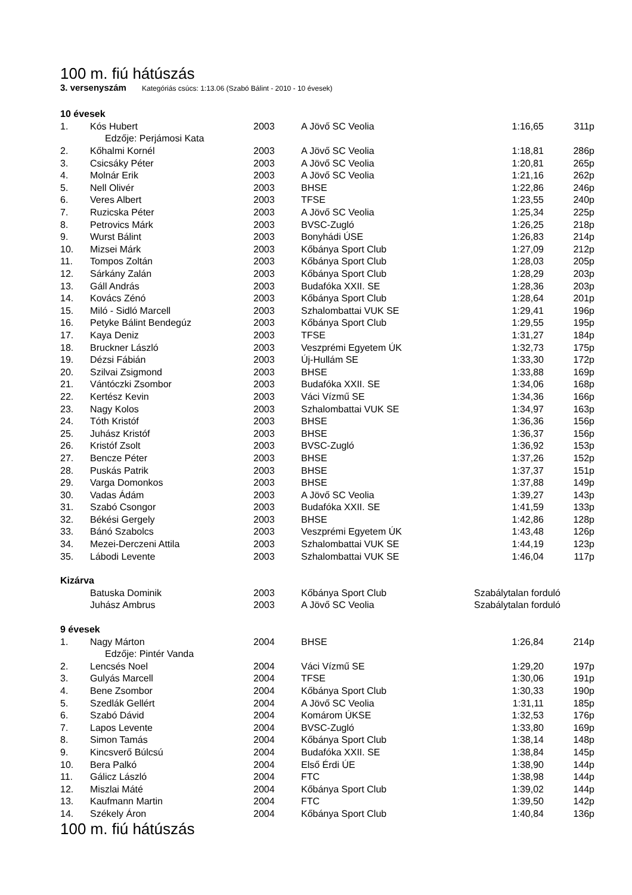100 m. fiú hátúszás
3. versenyszám Kategóriás csúcs: 1:13.06 (Szabó Bálint - 2010 - 10 évesek)
| 10 évesek | | | | | |
| 1. | Kós Hubert | 2003 | A Jövő SC Veolia | 1:16,65 | 311p |
| | Edzője: Perjámosi Kata | | | | |
| 2. | Kőhalmi Kornél | 2003 | A Jövő SC Veolia | 1:18,81 | 286p |
| 3. | Csicsáky Péter | 2003 | A Jövő SC Veolia | 1:20,81 | 265p |
| 4. | Molnár Erik | 2003 | A Jövő SC Veolia | 1:21,16 | 262p |
| 5. | Nell Olivér | 2003 | BHSE | 1:22,86 | 246p |
| 6. | Veres Albert | 2003 | TFSE | 1:23,55 | 240p |
| 7. | Ruzicska Péter | 2003 | A Jövő SC Veolia | 1:25,34 | 225p |
| 8. | Petrovics Márk | 2003 | BVSC-Zugló | 1:26,25 | 218p |
| 9. | Wurst Bálint | 2003 | Bonyhádi ÚSE | 1:26,83 | 214p |
| 10. | Mizsei Márk | 2003 | Kőbánya Sport Club | 1:27,09 | 212p |
| 11. | Tompos Zoltán | 2003 | Kőbánya Sport Club | 1:28,03 | 205p |
| 12. | Sárkány Zalán | 2003 | Kőbánya Sport Club | 1:28,29 | 203p |
| 13. | Gáll András | 2003 | Budafóka XXII. SE | 1:28,36 | 203p |
| 14. | Kovács Zénó | 2003 | Kőbánya Sport Club | 1:28,64 | 201p |
| 15. | Miló - Sidló Marcell | 2003 | Szhalombattai VUK SE | 1:29,41 | 196p |
| 16. | Petyke Bálint Bendegúz | 2003 | Kőbánya Sport Club | 1:29,55 | 195p |
| 17. | Kaya Deniz | 2003 | TFSE | 1:31,27 | 184p |
| 18. | Bruckner László | 2003 | Veszprémi Egyetem ÚK | 1:32,73 | 175p |
| 19. | Dézsi Fábián | 2003 | Új-Hullám SE | 1:33,30 | 172p |
| 20. | Szilvai Zsigmond | 2003 | BHSE | 1:33,88 | 169p |
| 21. | Vántóczki Zsombor | 2003 | Budafóka XXII. SE | 1:34,06 | 168p |
| 22. | Kertész Kevin | 2003 | Váci Vízmű SE | 1:34,36 | 166p |
| 23. | Nagy Kolos | 2003 | Szhalombattai VUK SE | 1:34,97 | 163p |
| 24. | Tóth Kristóf | 2003 | BHSE | 1:36,36 | 156p |
| 25. | Juhász Kristóf | 2003 | BHSE | 1:36,37 | 156p |
| 26. | Kristóf Zsolt | 2003 | BVSC-Zugló | 1:36,92 | 153p |
| 27. | Bencze Péter | 2003 | BHSE | 1:37,26 | 152p |
| 28. | Puskás Patrik | 2003 | BHSE | 1:37,37 | 151p |
| 29. | Varga Domonkos | 2003 | BHSE | 1:37,88 | 149p |
| 30. | Vadas Ádám | 2003 | A Jövő SC Veolia | 1:39,27 | 143p |
| 31. | Szabó Csongor | 2003 | Budafóka XXII. SE | 1:41,59 | 133p |
| 32. | Békési Gergely | 2003 | BHSE | 1:42,86 | 128p |
| 33. | Bánó Szabolcs | 2003 | Veszprémi Egyetem ÚK | 1:43,48 | 126p |
| 34. | Mezei-Derczeni Attila | 2003 | Szhalombattai VUK SE | 1:44,19 | 123p |
| 35. | Lábodi Levente | 2003 | Szhalombattai VUK SE | 1:46,04 | 117p |
| Kizárva | | | | | |
| | Batuska Dominik | 2003 | Kőbánya Sport Club | Szabálytalan forduló | |
| | Juhász Ambrus | 2003 | A Jövő SC Veolia | Szabálytalan forduló | |
| 9 évesek | | | | | |
| 1. | Nagy Márton | 2004 | BHSE | 1:26,84 | 214p |
| | Edzője: Pintér Vanda | | | | |
| 2. | Lencsés Noel | 2004 | Váci Vízmű SE | 1:29,20 | 197p |
| 3. | Gulyás Marcell | 2004 | TFSE | 1:30,06 | 191p |
| 4. | Bene Zsombor | 2004 | Kőbánya Sport Club | 1:30,33 | 190p |
| 5. | Szedlák Gellért | 2004 | A Jövő SC Veolia | 1:31,11 | 185p |
| 6. | Szabó Dávid | 2004 | Komárom ÚKSE | 1:32,53 | 176p |
| 7. | Lapos Levente | 2004 | BVSC-Zugló | 1:33,80 | 169p |
| 8. | Simon Tamás | 2004 | Kőbánya Sport Club | 1:38,14 | 148p |
| 9. | Kincsverő Búlcsú | 2004 | Budafóka XXII. SE | 1:38,84 | 145p |
| 10. | Bera Palkó | 2004 | Első Érdi ÚE | 1:38,90 | 144p |
| 11. | Gálicz László | 2004 | FTC | 1:38,98 | 144p |
| 12. | Miszlai Máté | 2004 | Kőbánya Sport Club | 1:39,02 | 144p |
| 13. | Kaufmann Martin | 2004 | FTC | 1:39,50 | 142p |
| 14. | Székely Áron | 2004 | Kőbánya Sport Club | 1:40,84 | 136p |
100 m. fiú hátúszás